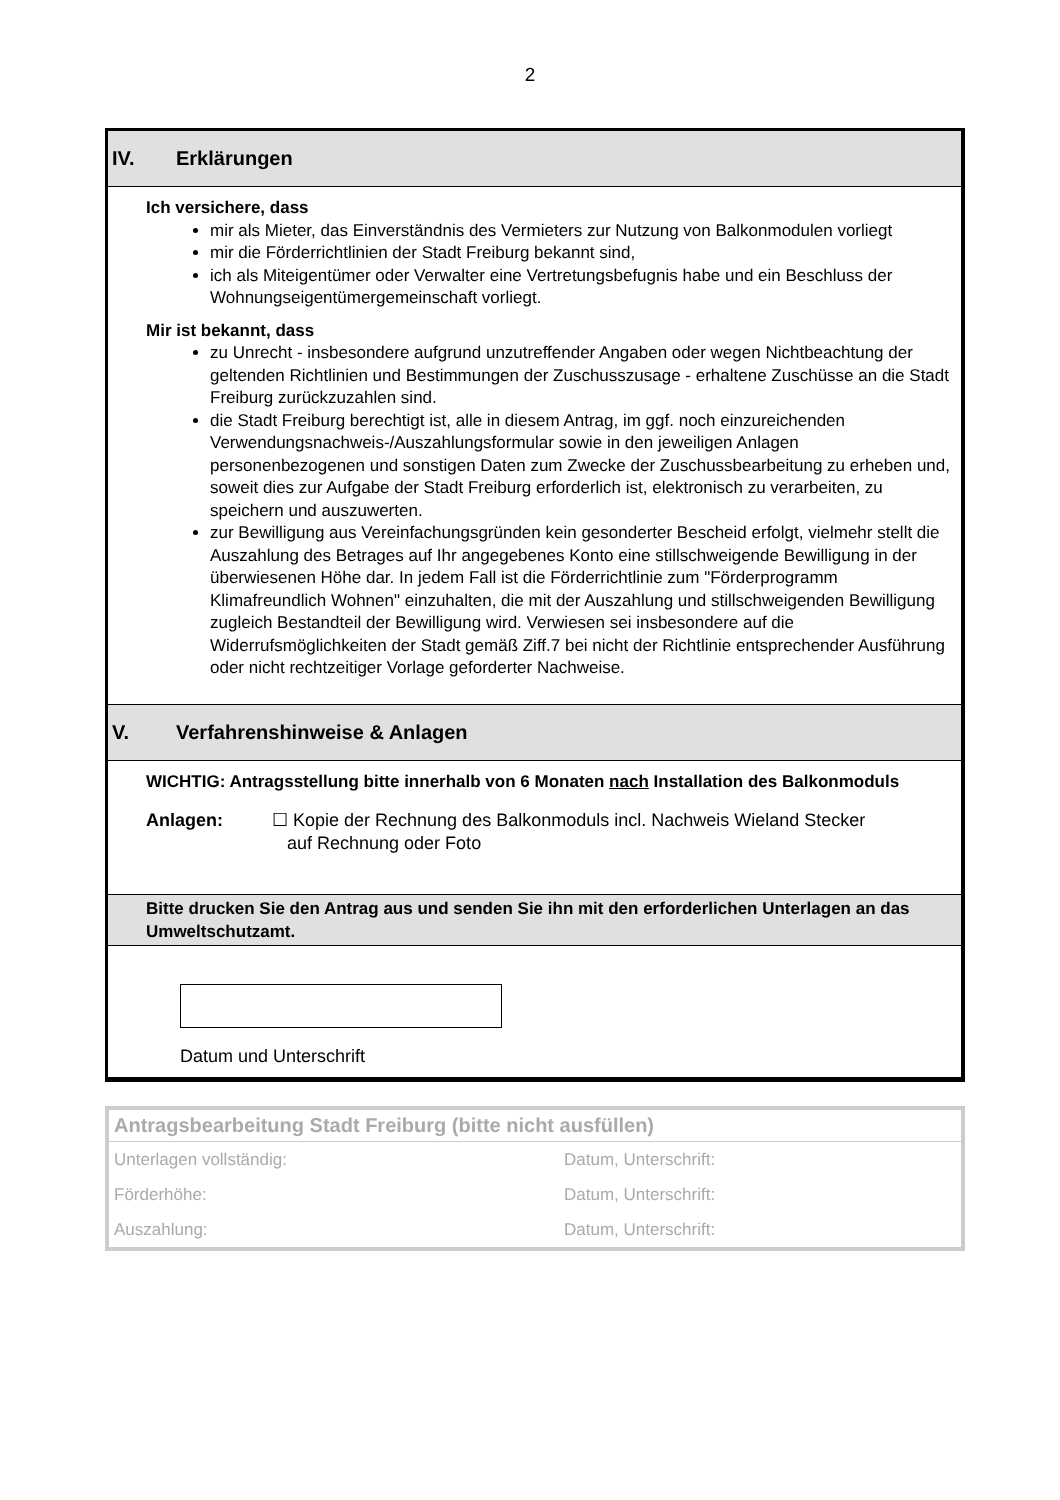2
IV. Erklärungen
Ich versichere, dass
mir als Mieter, das Einverständnis des Vermieters zur Nutzung von Balkonmodulen vorliegt
mir die Förderrichtlinien der Stadt Freiburg bekannt sind,
ich als Miteigentümer oder Verwalter eine Vertretungsbefugnis habe und ein Beschluss der Wohnungseigentümergemeinschaft vorliegt.
Mir ist bekannt, dass
zu Unrecht - insbesondere aufgrund unzutreffender Angaben oder wegen Nichtbeachtung der geltenden Richtlinien und Bestimmungen der Zuschusszusage - erhaltene Zuschüsse an die Stadt Freiburg zurückzuzahlen sind.
die Stadt Freiburg berechtigt ist, alle in diesem Antrag, im ggf. noch einzureichenden Verwendungsnachweis-/Auszahlungsformular sowie in den jeweiligen Anlagen personenbezogenen und sonstigen Daten zum Zwecke der Zuschussbearbeitung zu erheben und, soweit dies zur Aufgabe der Stadt Freiburg erforderlich ist, elektronisch zu verarbeiten, zu speichern und auszuwerten.
zur Bewilligung aus Vereinfachungsgründen kein gesonderter Bescheid erfolgt, vielmehr stellt die Auszahlung des Betrages auf Ihr angegebenes Konto eine stillschweigende Bewilligung in der überwiesenen Höhe dar. In jedem Fall ist die Förderrichtlinie zum "Förderprogramm Klimafreundlich Wohnen" einzuhalten, die mit der Auszahlung und stillschweigenden Bewilligung zugleich Bestandteil der Bewilligung wird. Verwiesen sei insbesondere auf die Widerrufsmöglichkeiten der Stadt gemäß Ziff.7 bei nicht der Richtlinie entsprechender Ausführung oder nicht rechtzeitiger Vorlage geforderter Nachweise.
V. Verfahrenshinweise & Anlagen
WICHTIG: Antragsstellung bitte innerhalb von 6 Monaten nach Installation des Balkonmoduls
Anlagen: ☐ Kopie der Rechnung des Balkonmoduls incl. Nachweis Wieland Stecker
auf Rechnung oder Foto
Bitte drucken Sie den Antrag aus und senden Sie ihn mit den erforderlichen Unterlagen an das Umweltschutzamt.
Datum und Unterschrift
Antragsbearbeitung Stadt Freiburg (bitte nicht ausfüllen)
Unterlagen vollständig: Datum, Unterschrift:
Förderhöhe: Datum, Unterschrift:
Auszahlung: Datum, Unterschrift: